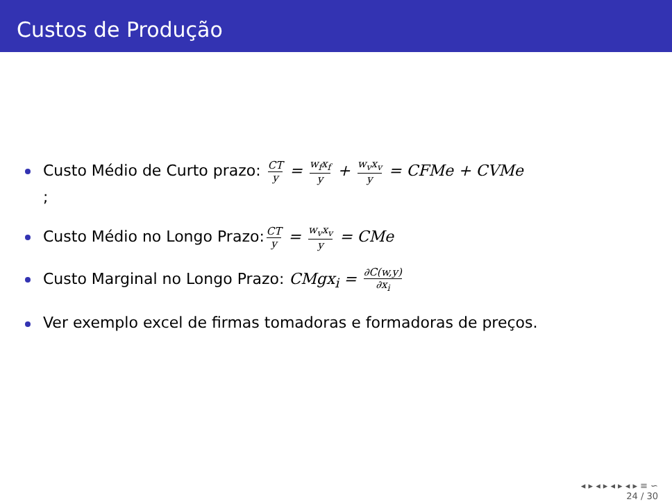Custos de Produção
Custo Médio de Curto prazo: CT y = w<sub>f</sub>x<sub>f</sub> y + w<sub>v</sub>x<sub>v</sub> y = CFMe + CVMe
;
Custo Médio no Longo Prazo: CT y = w<sub>v</sub>x<sub>v</sub> y = CMe
Custo Marginal no Longo Prazo: CMgx<sub>i</sub> = ∂C(w,y) ∂x<sub>i</sub>
Ver exemplo excel de firmas tomadoras e formadoras de preços.
◂ ▸ ◂ ▸ ◂ ▸ ◂ ▸ ≡ ∽
24 / 30